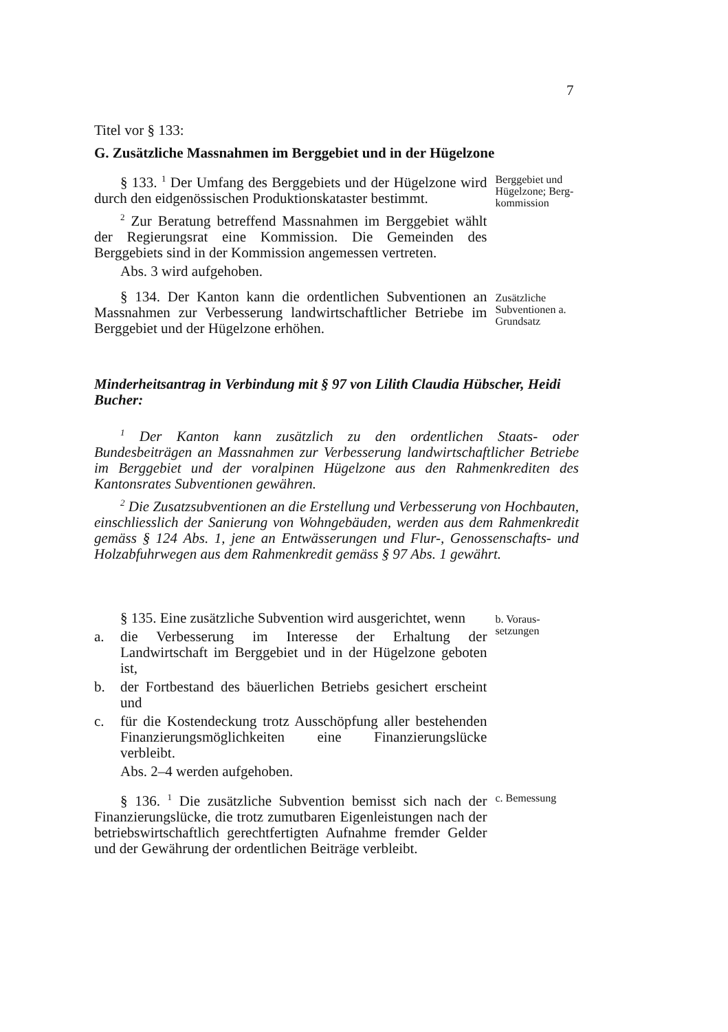7
Titel vor § 133:
G. Zusätzliche Massnahmen im Berggebiet und in der Hügelzone
§ 133. <sup>1</sup> Der Umfang des Berggebiets und der Hügelzone wird durch den eidgenössischen Produktionskataster bestimmt.
<sup>2</sup> Zur Beratung betreffend Massnahmen im Berggebiet wählt der Regierungsrat eine Kommission. Die Gemeinden des Berggebiets sind in der Kommission angemessen vertreten.
Abs. 3 wird aufgehoben.
Berggebiet und Hügelzone; Berg-kommission
§ 134. Der Kanton kann die ordentlichen Subventionen an Massnahmen zur Verbesserung landwirtschaftlicher Betriebe im Berggebiet und der Hügelzone erhöhen.
Zusätzliche Subventionen a. Grundsatz
Minderheitsantrag in Verbindung mit § 97 von Lilith Claudia Hübscher, Heidi Bucher:
<sup>1</sup> Der Kanton kann zusätzlich zu den ordentlichen Staats- oder Bundesbeiträgen an Massnahmen zur Verbesserung landwirtschaftlicher Betriebe im Berggebiet und der voralpinen Hügelzone aus den Rahmenkrediten des Kantonsrates Subventionen gewähren.
<sup>2</sup> Die Zusatzsubventionen an die Erstellung und Verbesserung von Hochbauten, einschliesslich der Sanierung von Wohngebäuden, werden aus dem Rahmenkredit gemäss § 124 Abs. 1, jene an Entwässerungen und Flur-, Genossenschafts- und Holzabfuhrwegen aus dem Rahmenkredit gemäss § 97 Abs. 1 gewährt.
§ 135. Eine zusätzliche Subvention wird ausgerichtet, wenn
a. die Verbesserung im Interesse der Erhaltung der Landwirtschaft im Berggebiet und in der Hügelzone geboten ist,
b. der Fortbestand des bäuerlichen Betriebs gesichert erscheint und
c. für die Kostendeckung trotz Ausschöpfung aller bestehenden Finanzierungsmöglichkeiten eine Finanzierungslücke verbleibt.
Abs. 2–4 werden aufgehoben.
b. Voraus-setzungen
§ 136. <sup>1</sup> Die zusätzliche Subvention bemisst sich nach der Finanzierungslücke, die trotz zumutbaren Eigenleistungen nach der betriebswirtschaftlich gerechtfertigten Aufnahme fremder Gelder und der Gewährung der ordentlichen Beiträge verbleibt.
c. Bemessung